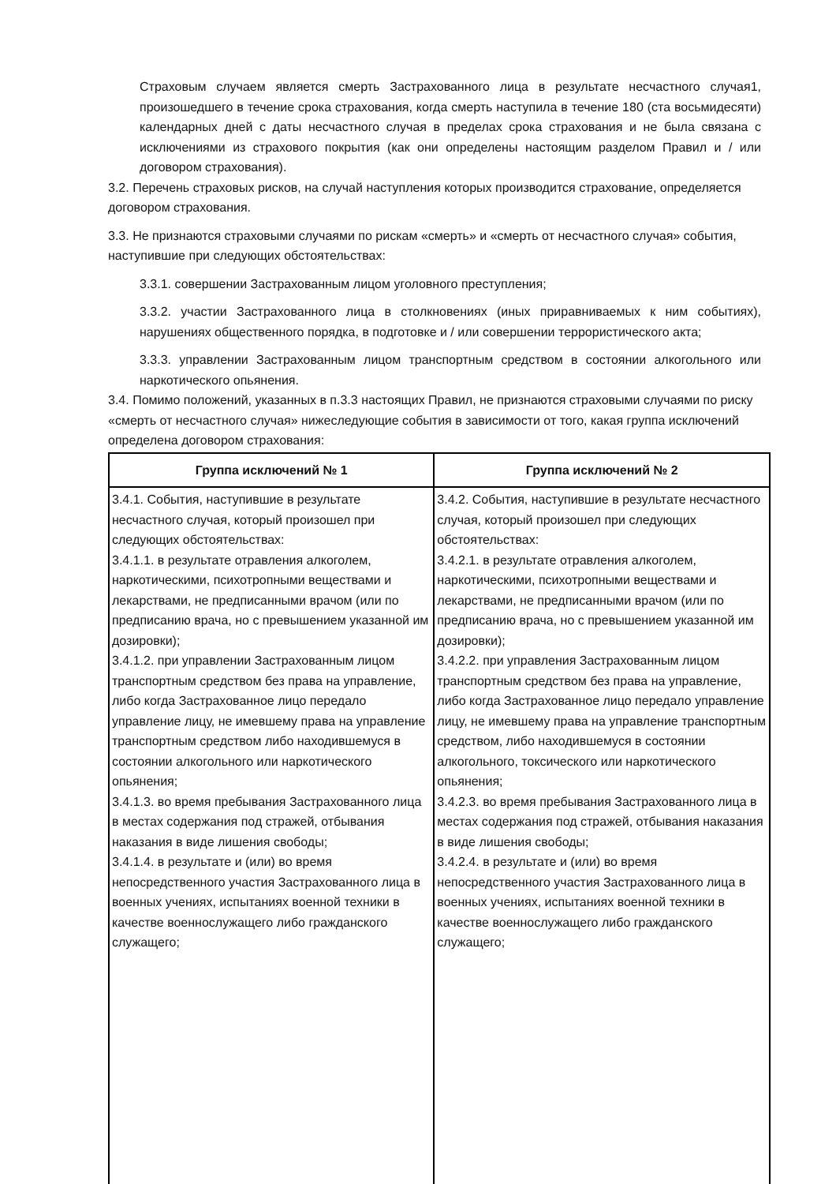Страховым случаем является смерть Застрахованного лица в результате несчастного случая1, произошедшего в течение срока страхования, когда смерть наступила в течение 180 (ста восьмидесяти) календарных дней с даты несчастного случая в пределах срока страхования и не была связана с исключениями из страхового покрытия (как они определены настоящим разделом Правил и / или договором страхования).
3.2. Перечень страховых рисков, на случай наступления которых производится страхование, определяется договором страхования.
3.3. Не признаются страховыми случаями по рискам «смерть» и «смерть от несчастного случая» события, наступившие при следующих обстоятельствах:
3.3.1. совершении Застрахованным лицом уголовного преступления;
3.3.2. участии Застрахованного лица в столкновениях (иных приравниваемых к ним событиях), нарушениях общественного порядка, в подготовке и / или совершении террористического акта;
3.3.3. управлении Застрахованным лицом транспортным средством в состоянии алкогольного или наркотического опьянения.
3.4. Помимо положений, указанных в п.3.3 настоящих Правил, не признаются страховыми случаями по риску «смерть от несчастного случая» нижеследующие события в зависимости от того, какая группа исключений определена договором страхования:
| Группа исключений № 1 | Группа исключений № 2 |
| --- | --- |
| 3.4.1. События, наступившие в результате несчастного случая, который произошел при следующих обстоятельствах: 3.4.1.1. в результате отравления алкоголем, наркотическими, психотропными веществами и лекарствами, не предписанными врачом (или по предписанию врача, но с превышением указанной им дозировки); 3.4.1.2. при управлении Застрахованным лицом транспортным средством без права на управление, либо когда Застрахованное лицо передало управление лицу, не имевшему права на управление транспортным средством либо находившемуся в состоянии алкогольного или наркотического опьянения; 3.4.1.3. во время пребывания Застрахованного лица в местах содержания под стражей, отбывания наказания в виде лишения свободы; 3.4.1.4. в результате и (или) во время непосредственного участия Застрахованного лица в военных учениях, испытаниях военной техники в качестве военнослужащего либо гражданского служащего; | 3.4.2. События, наступившие в результате несчастного случая, который произошел при следующих обстоятельствах: 3.4.2.1. в результате отравления алкоголем, наркотическими, психотропными веществами и лекарствами, не предписанными врачом (или по предписанию врача, но с превышением указанной им дозировки); 3.4.2.2. при управления Застрахованным лицом транспортным средством без права на управление, либо когда Застрахованное лицо передало управление лицу, не имевшему права на управление транспортным средством, либо находившемуся в состоянии алкогольного, токсического или наркотического опьянения; 3.4.2.3. во время пребывания Застрахованного лица в местах содержания под стражей, отбывания наказания в виде лишения свободы; 3.4.2.4. в результате и (или) во время непосредственного участия Застрахованного лица в военных учениях, испытаниях военной техники в качестве военнослужащего либо гражданского служащего; |